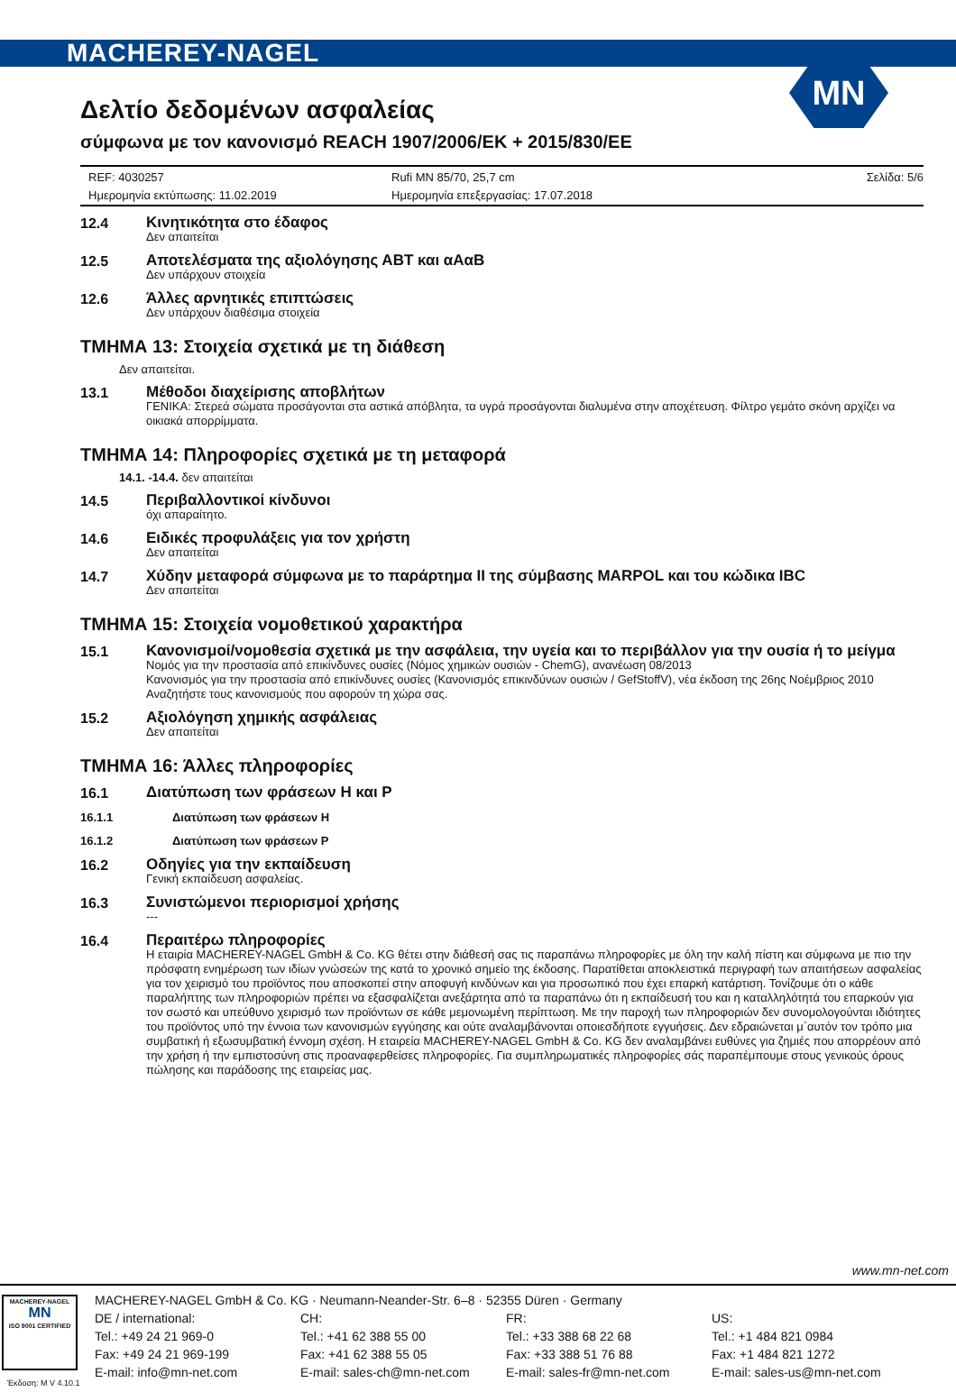MACHEREY-NAGEL
MN
Δελτίο δεδομένων ασφαλείας
σύμφωνα με τον κανονισμό REACH 1907/2006/EK + 2015/830/ΕΕ
REF: 4030257
Ημερομηνία εκτύπωσης: 11.02.2019
Rufi MN 85/70, 25,7 cm
Ημερομηνία επεξεργασίας: 17.07.2018
Σελίδα: 5/6
12.4
Κινητικότητα στο έδαφος
Δεν απαιτείται
12.5
Αποτελέσματα της αξιολόγησης ΑΒΤ και αΑαΒ
Δεν υπάρχουν στοιχεία
12.6
Άλλες αρνητικές επιπτώσεις
Δεν υπάρχουν διαθέσιμα στοιχεία
ΤΜΗΜΑ 13: Στοιχεία σχετικά με τη διάθεση
Δεν απαιτείται.
13.1
Μέθοδοι διαχείρισης αποβλήτων
ΓΕΝΙΚΑ: Στερεά σώματα προσάγονται στα αστικά απόβλητα, τα υγρά προσάγονται διαλυμένα στην αποχέτευση. Φίλτρο γεμάτο σκόνη αρχίζει να οικιακά απορρίμματα.
ΤΜΗΜΑ 14: Πληροφορίες σχετικά με τη μεταφορά
14.1. -14.4. δεν απαιτείται
14.5
Περιβαλλοντικοί κίνδυνοι
όχι απαραίτητο.
14.6
Ειδικές προφυλάξεις για τον χρήστη
Δεν απαιτείται
14.7
Χύδην μεταφορά σύμφωνα με το παράρτημα II της σύμβασης MARPOL και του κώδικα IBC
Δεν απαιτείται
ΤΜΗΜΑ 15: Στοιχεία νομοθετικού χαρακτήρα
15.1
Κανονισμοί/νομοθεσία σχετικά με την ασφάλεια, την υγεία και το περιβάλλον για την ουσία ή το μείγμα
Νομός για την προστασία από επικίνδυνες ουσίες (Νόμος χημικών ουσιών - ChemG), ανανέωση 08/2013
Κανονισμός για την προστασία από επικίνδυνες ουσίες (Κανονισμός επικινδύνων ουσιών / GefStoffV), νέα έκδοση της 26ης Νοέμβριος 2010
Αναζητήστε τους κανονισμούς που αφορούν τη χώρα σας.
15.2
Αξιολόγηση χημικής ασφάλειας
Δεν απαιτείται
ΤΜΗΜΑ 16: Άλλες πληροφορίες
16.1
Διατύπωση των φράσεων H και P
16.1.1
Διατύπωση των φράσεων H
16.1.2
Διατύπωση των φράσεων P
16.2
Οδηγίες για την εκπαίδευση
Γενική εκπαίδευση ασφαλείας.
16.3
Συνιστώμενοι περιορισμοί χρήσης
---
16.4
Περαιτέρω πληροφορίες
Η εταιρία MACHEREY-NAGEL GmbH & Co. KG θέτει στην διάθεσή σας τις παραπάνω πληροφορίες με όλη την καλή πίστη και σύμφωνα με πιο την πρόσφατη ενημέρωση των ιδίων γνώσεών της κατά το χρονικό σημείο της έκδοσης. Παρατίθεται αποκλειστικά περιγραφή των απαιτήσεων ασφαλείας για τον χειρισμό του προϊόντος που αποσκοπεί στην αποφυγή κινδύνων και για προσωπικό που έχει επαρκή κατάρτιση. Τονίζουμε ότι ο κάθε παραλήπτης των πληροφοριών πρέπει να εξασφαλίζεται ανεξάρτητα από τα παραπάνω ότι η εκπαίδευσή του και η καταλληλότητά του επαρκούν για τον σωστό και υπεύθυνο χειρισμό των προϊόντων σε κάθε μεμονωμένη περίπτωση. Με την παροχή των πληροφοριών δεν συνομολογούνται ιδιότητες του προϊόντος υπό την έννοια των κανονισμών εγγύησης και ούτε αναλαμβάνονται οποιεσδήποτε εγγυήσεις. Δεν εδραιώνεται μ΄αυτόν τον τρόπο μια συμβατική ή εξωσυμβατική έννομη σχέση. Η εταιρεία MACHEREY-NAGEL GmbH & Co. KG δεν αναλαμβάνει ευθύνες για ζημιές που απορρέουν από την χρήση ή την εμπιστοσύνη στις προαναφερθείσες πληροφορίες. Για συμπληρωματικές πληροφορίες σάς παραπέμπουμε στους γενικούς όρους πώλησης και παράδοσης της εταιρείας μας.
www.mn-net.com
MACHEREY-NAGEL
MN
ISO 9001 CERTIFIED
MACHEREY-NAGEL GmbH & Co. KG · Neumann-Neander-Str. 6–8 · 52355 Düren · Germany
DE / international: CH: FR: US:
Tel.: +49 24 21 969-0 Tel.: +41 62 388 55 00 Tel.: +33 388 68 22 68 Tel.: +1 484 821 0984
Fax: +49 24 21 969-199 Fax: +41 62 388 55 05 Fax: +33 388 51 76 88 Fax: +1 484 821 1272
E-mail: info@mn-net.com E-mail: sales-ch@mn-net.com E-mail: sales-fr@mn-net.com E-mail: sales-us@mn-net.com
Έκδοση: M V 4.10.1